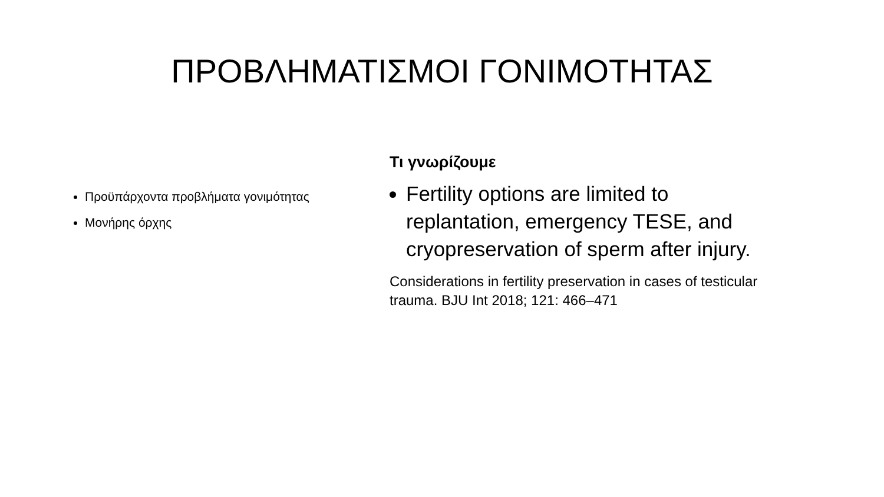ΠΡΟΒΛΗΜΑΤΙΣΜΟΙ ΓΟΝΙΜΟΤΗΤΑΣ
Προϋπάρχοντα προβλήματα γονιμότητας
Μονήρης όρχης
Τι γνωρίζουμε
Fertility options are limited to replantation, emergency TESE, and cryopreservation of sperm after injury.
Considerations in fertility preservation in cases of testicular trauma. BJU Int 2018; 121: 466–471